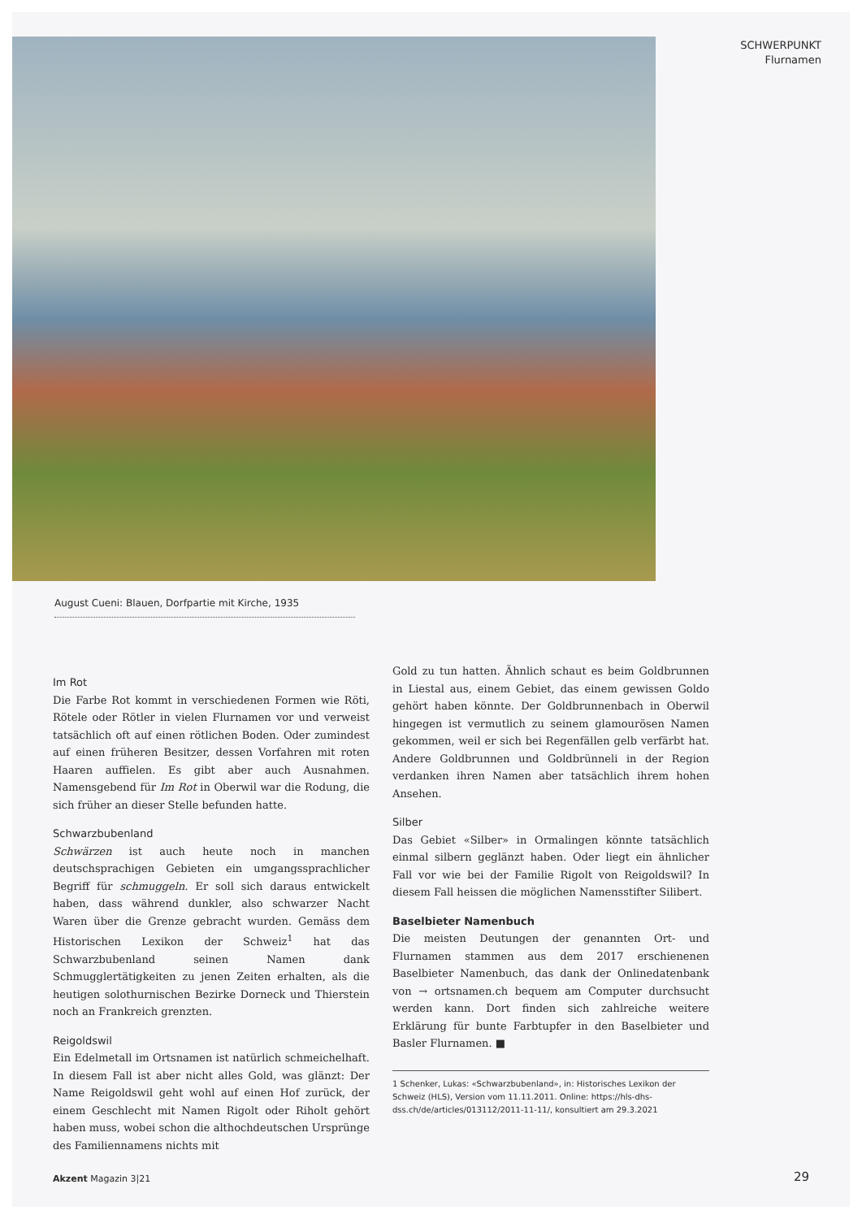SCHWERPUNKT
Flurnamen
August Cueni: Blauen, Dorfpartie mit Kirche, 1935
Im Rot
Die Farbe Rot kommt in verschiedenen Formen wie Röti, Rötele oder Rötler in vielen Flurnamen vor und verweist tatsächlich oft auf einen rötlichen Boden. Oder zumindest auf einen früheren Besitzer, dessen Vorfahren mit roten Haaren auffielen. Es gibt aber auch Ausnahmen. Namensgebend für Im Rot in Oberwil war die Rodung, die sich früher an dieser Stelle befunden hatte.
Schwarzbubenland
Schwärzen ist auch heute noch in manchen deutschsprachigen Gebieten ein umgangssprachlicher Begriff für schmuggeln. Er soll sich daraus entwickelt haben, dass während dunkler, also schwarzer Nacht Waren über die Grenze gebracht wurden. Gemäss dem Historischen Lexikon der Schweiz<sup>1</sup> hat das Schwarzbubenland seinen Namen dank Schmugglertätigkeiten zu jenen Zeiten erhalten, als die heutigen solothurnischen Bezirke Dorneck und Thierstein noch an Frankreich grenzten.
Reigoldswil
Ein Edelmetall im Ortsnamen ist natürlich schmeichelhaft. In diesem Fall ist aber nicht alles Gold, was glänzt: Der Name Reigoldswil geht wohl auf einen Hof zurück, der einem Geschlecht mit Namen Rigolt oder Riholt gehört haben muss, wobei schon die althochdeutschen Ursprünge des Familiennamens nichts mit
Gold zu tun hatten. Ähnlich schaut es beim Goldbrunnen in Liestal aus, einem Gebiet, das einem gewissen Goldo gehört haben könnte. Der Goldbrunnenbach in Oberwil hingegen ist vermutlich zu seinem glamourösen Namen gekommen, weil er sich bei Regenfällen gelb verfärbt hat. Andere Goldbrunnen und Goldbrünneli in der Region verdanken ihren Namen aber tatsächlich ihrem hohen Ansehen.
Silber
Das Gebiet «Silber» in Ormalingen könnte tatsächlich einmal silbern geglänzt haben. Oder liegt ein ähnlicher Fall vor wie bei der Familie Rigolt von Reigoldswil? In diesem Fall heissen die möglichen Namensstifter Silibert.
Baselbieter Namenbuch
Die meisten Deutungen der genannten Ort- und Flurnamen stammen aus dem 2017 erschienenen Baselbieter Namenbuch, das dank der Onlinedatenbank von → ortsnamen.ch bequem am Computer durchsucht werden kann. Dort finden sich zahlreiche weitere Erklärung für bunte Farbtupfer in den Baselbieter und Basler Flurnamen. ■
1 Schenker, Lukas: «Schwarzbubenland», in: Historisches Lexikon der Schweiz (HLS), Version vom 11.11.2011. Online: https://hls-dhs-dss.ch/de/articles/013112/2011-11-11/, konsultiert am 29.3.2021
Akzent Magazin 3|21 29